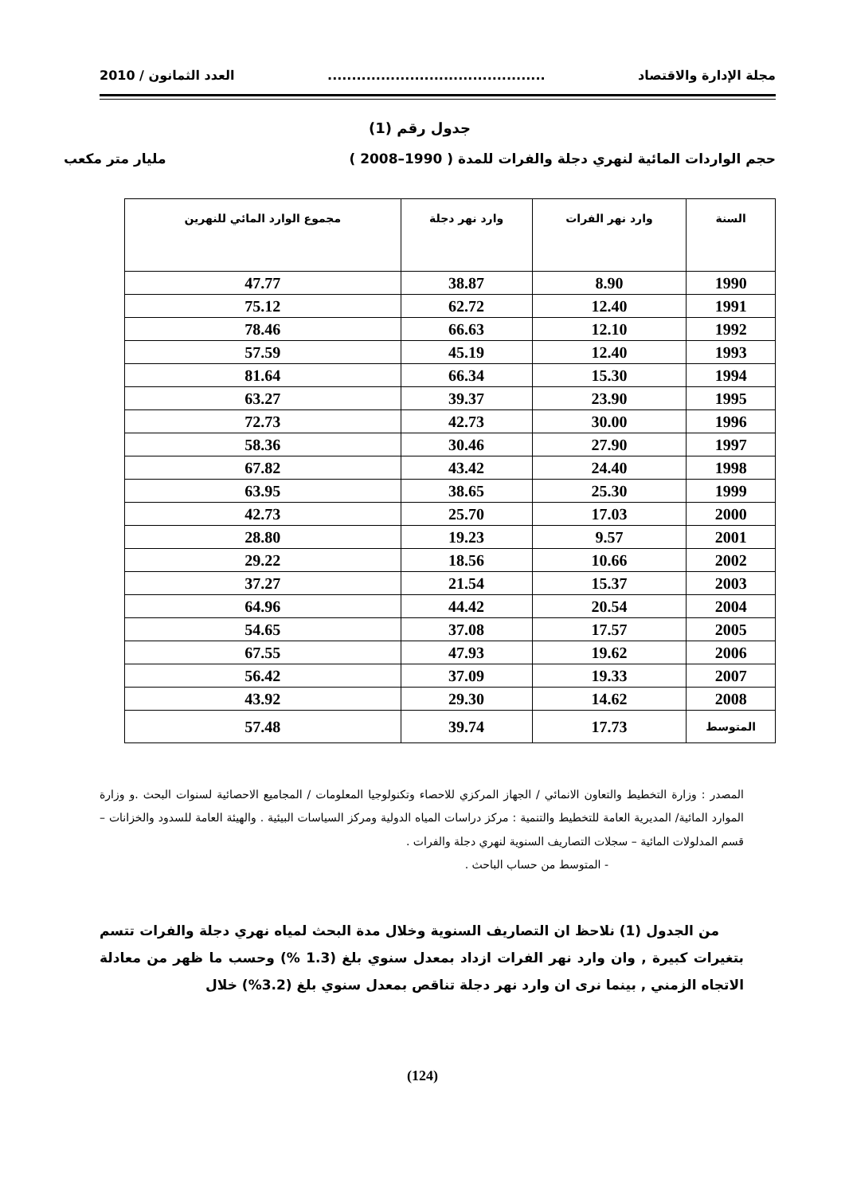مجلة الإدارة والاقتصاد............................................. العدد الثمانون / 2010
جدول رقم (1)
حجم الواردات المائية لنهري دجلة والفرات للمدة ( 1990–2008 ) مليار متر مكعب
| السنة | وارد نهر الفرات | وارد نهر دجلة | مجموع الوارد المائي للنهرين |
| --- | --- | --- | --- |
| 1990 | 8.90 | 38.87 | 47.77 |
| 1991 | 12.40 | 62.72 | 75.12 |
| 1992 | 12.10 | 66.63 | 78.46 |
| 1993 | 12.40 | 45.19 | 57.59 |
| 1994 | 15.30 | 66.34 | 81.64 |
| 1995 | 23.90 | 39.37 | 63.27 |
| 1996 | 30.00 | 42.73 | 72.73 |
| 1997 | 27.90 | 30.46 | 58.36 |
| 1998 | 24.40 | 43.42 | 67.82 |
| 1999 | 25.30 | 38.65 | 63.95 |
| 2000 | 17.03 | 25.70 | 42.73 |
| 2001 | 9.57 | 19.23 | 28.80 |
| 2002 | 10.66 | 18.56 | 29.22 |
| 2003 | 15.37 | 21.54 | 37.27 |
| 2004 | 20.54 | 44.42 | 64.96 |
| 2005 | 17.57 | 37.08 | 54.65 |
| 2006 | 19.62 | 47.93 | 67.55 |
| 2007 | 19.33 | 37.09 | 56.42 |
| 2008 | 14.62 | 29.30 | 43.92 |
| المتوسط | 17.73 | 39.74 | 57.48 |
المصدر : وزارة التخطيط والتعاون الانمائي / الجهاز المركزي للاحصاء وتكنولوجيا المعلومات / المجاميع الاحصائية لسنوات البحث .و وزارة الموارد المائية/ المديرية العامة للتخطيط والتنمية : مركز دراسات المياه الدولية ومركز السياسات البيئية . والهيئة العامة للسدود والخزانات – قسم المدلولات المائية – سجلات التصاريف السنوية لنهري دجلة والفرات .
- المتوسط من حساب الباحث .
من الجدول (1) نلاحظ ان التصاريف السنوية وخلال مدة البحث لمياه نهري دجلة والفرات تتسم بتغيرات كبيرة , وان وارد نهر الفرات ازداد بمعدل سنوي بلغ (1.3 %) وحسب ما ظهر من معادلة الاتجاه الزمني , بينما نرى ان وارد نهر دجلة تناقص بمعدل سنوي بلغ (3.2%) خلال
(124)